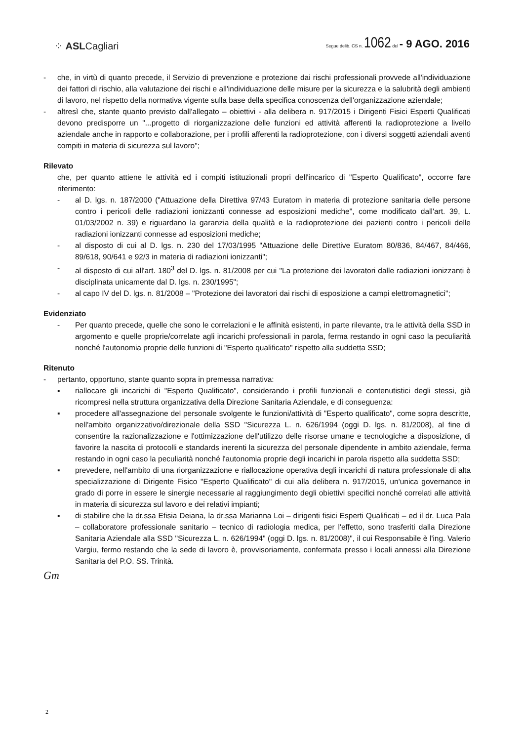⁘ ASLCagliari
Segue delib. CS n. 1062 del - 9 AGO. 2016
- che, in virtù di quanto precede, il Servizio di prevenzione e protezione dai rischi professionali provvede all'individuazione dei fattori di rischio, alla valutazione dei rischi e all'individuazione delle misure per la sicurezza e la salubrità degli ambienti di lavoro, nel rispetto della normativa vigente sulla base della specifica conoscenza dell'organizzazione aziendale;
- altresì che, stante quanto previsto dall'allegato – obiettivi - alla delibera n. 917/2015 i Dirigenti Fisici Esperti Qualificati devono predisporre un "...progetto di riorganizzazione delle funzioni ed attività afferenti la radioprotezione a livello aziendale anche in rapporto e collaborazione, per i profili afferenti la radioprotezione, con i diversi soggetti aziendali aventi compiti in materia di sicurezza sul lavoro";
Rilevato
che, per quanto attiene le attività ed i compiti istituzionali propri dell'incarico di "Esperto Qualificato", occorre fare riferimento:
- al D. lgs. n. 187/2000 ("Attuazione della Direttiva 97/43 Euratom in materia di protezione sanitaria delle persone contro i pericoli delle radiazioni ionizzanti connesse ad esposizioni mediche", come modificato dall'art. 39, L. 01/03/2002 n. 39) e riguardano la garanzia della qualità e la radioprotezione dei pazienti contro i pericoli delle radiazioni ionizzanti connesse ad esposizioni mediche;
- al disposto di cui al D. lgs. n. 230 del 17/03/1995 "Attuazione delle Direttive Euratom 80/836, 84/467, 84/466, 89/618, 90/641 e 92/3 in materia di radiazioni ionizzanti";
- al disposto di cui all'art. 180<sup>3</sup> del D. lgs. n. 81/2008 per cui "La protezione dei lavoratori dalle radiazioni ionizzanti è disciplinata unicamente dal D. lgs. n. 230/1995";
- al capo IV del D. lgs. n. 81/2008 – "Protezione dei lavoratori dai rischi di esposizione a campi elettromagnetici";
Evidenziato
- Per quanto precede, quelle che sono le correlazioni e le affinità esistenti, in parte rilevante, tra le attività della SSD in argomento e quelle proprie/correlate agli incarichi professionali in parola, ferma restando in ogni caso la peculiarità nonché l'autonomia proprie delle funzioni di "Esperto qualificato" rispetto alla suddetta SSD;
Ritenuto
- pertanto, opportuno, stante quanto sopra in premessa narrativa:
▪ riallocare gli incarichi di "Esperto Qualificato", considerando i profili funzionali e contenutistici degli stessi, già ricompresi nella struttura organizzativa della Direzione Sanitaria Aziendale, e di conseguenza:
▪ procedere all'assegnazione del personale svolgente le funzioni/attività di "Esperto qualificato", come sopra descritte, nell'ambito organizzativo/direzionale della SSD "Sicurezza L. n. 626/1994 (oggi D. lgs. n. 81/2008), al fine di consentire la razionalizzazione e l'ottimizzazione dell'utilizzo delle risorse umane e tecnologiche a disposizione, di favorire la nascita di protocolli e standards inerenti la sicurezza del personale dipendente in ambito aziendale, ferma restando in ogni caso la peculiarità nonché l'autonomia proprie degli incarichi in parola rispetto alla suddetta SSD;
▪ prevedere, nell'ambito di una riorganizzazione e riallocazione operativa degli incarichi di natura professionale di alta specializzazione di Dirigente Fisico "Esperto Qualificato" di cui alla delibera n. 917/2015, un'unica governance in grado di porre in essere le sinergie necessarie al raggiungimento degli obiettivi specifici nonché correlati alle attività in materia di sicurezza sul lavoro e dei relativi impianti;
▪ di stabilire che la dr.ssa Efisia Deiana, la dr.ssa Marianna Loi – dirigenti fisici Esperti Qualificati – ed il dr. Luca Pala – collaboratore professionale sanitario – tecnico di radiologia medica, per l'effetto, sono trasferiti dalla Direzione Sanitaria Aziendale alla SSD "Sicurezza L. n. 626/1994" (oggi D. lgs. n. 81/2008)", il cui Responsabile è l'ing. Valerio Vargiu, fermo restando che la sede di lavoro è, provvisoriamente, confermata presso i locali annessi alla Direzione Sanitaria del P.O. SS. Trinità.
Gm
2